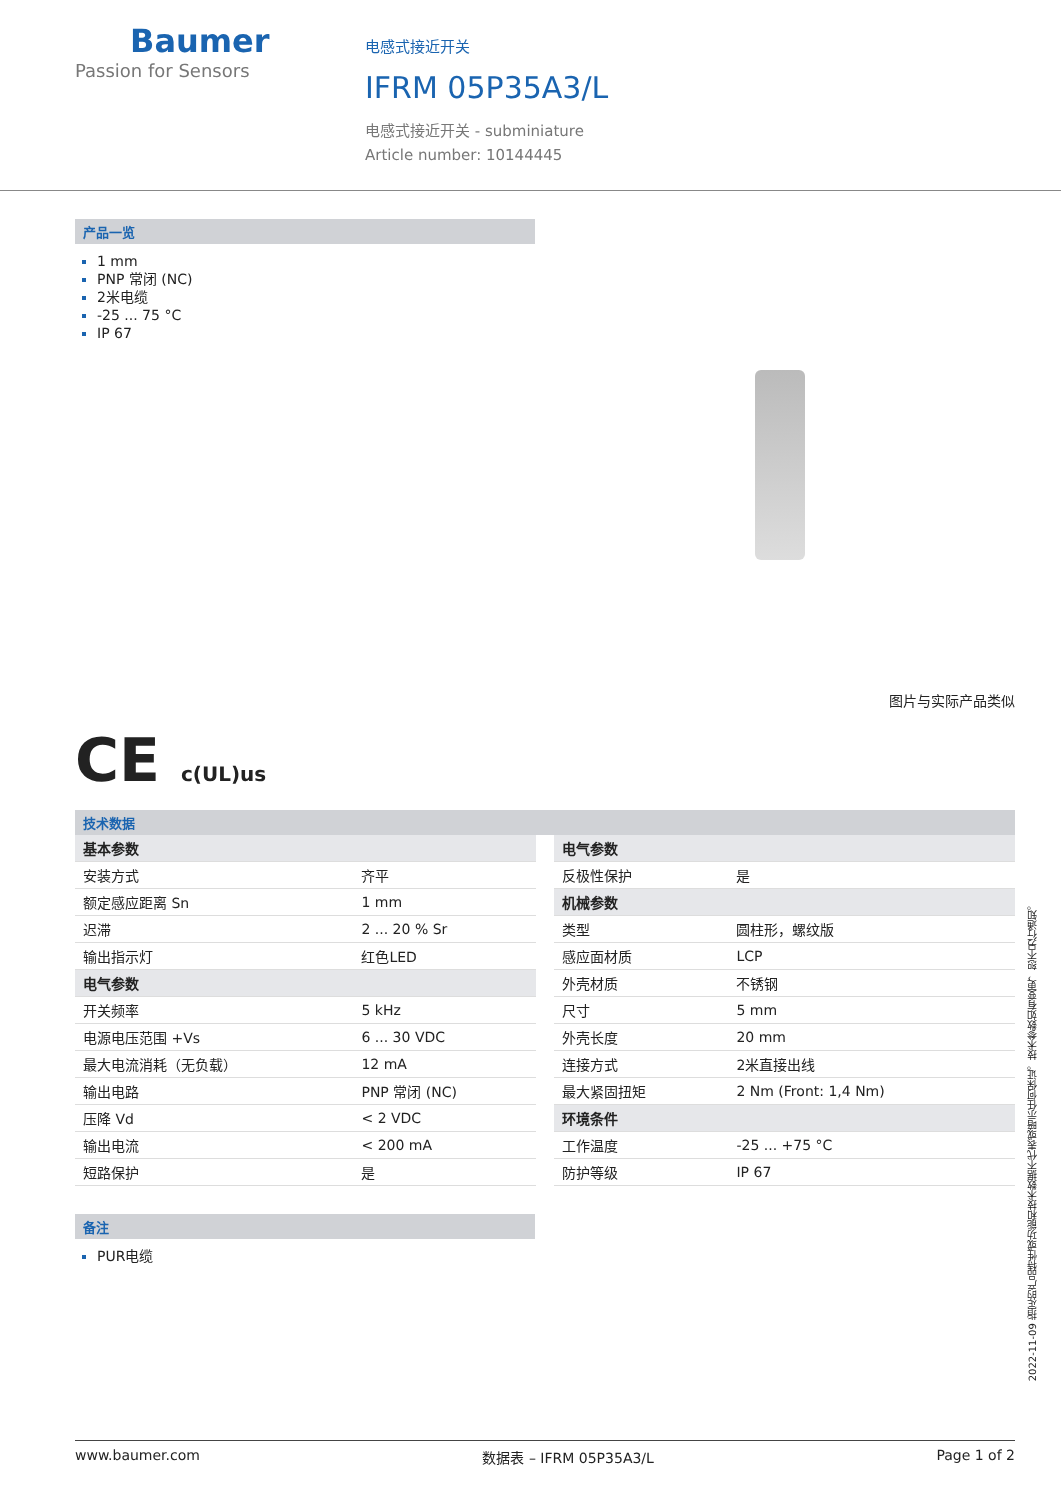Baumer
Passion for Sensors
电感式接近开关
IFRM 05P35A3/L
电感式接近开关 - subminiature
Article number: 10144445
产品一览
1 mm
PNP 常闭 (NC)
2米电缆
-25 ... 75 °C
IP 67
图片与实际产品类似
CE c(UL)us
技术数据
| 基本参数 | |
| 安装方式 | 齐平 |
| 额定感应距离 Sn | 1 mm |
| 迟滞 | 2 ... 20 % Sr |
| 输出指示灯 | 红色LED |
| 电气参数 | |
| 开关频率 | 5 kHz |
| 电源电压范围 +Vs | 6 ... 30 VDC |
| 最大电流消耗（无负载） | 12 mA |
| 输出电路 | PNP 常闭 (NC) |
| 压降 Vd | < 2 VDC |
| 输出电流 | < 200 mA |
| 短路保护 | 是 |
| 电气参数 | |
| 反极性保护 | 是 |
| 机械参数 | |
| 类型 | 圆柱形，螺纹版 |
| 感应面材质 | LCP |
| 外壳材质 | 不锈钢 |
| 尺寸 | 5 mm |
| 外壳长度 | 20 mm |
| 连接方式 | 2米直接出线 |
| 最大紧固扭矩 | 2 Nm (Front: 1,4 Nm) |
| 环境条件 | |
| 工作温度 | -25 ... +75 °C |
| 防护等级 | IP 67 |
备注
PUR电缆
2022-11-09 指定的产品特性或功能和技术数据不代表或暗示任何保证。技术参数如有变更，恕不另行通知。
www.baumer.com 数据表 – IFRM 05P35A3/L Page 1 of 2